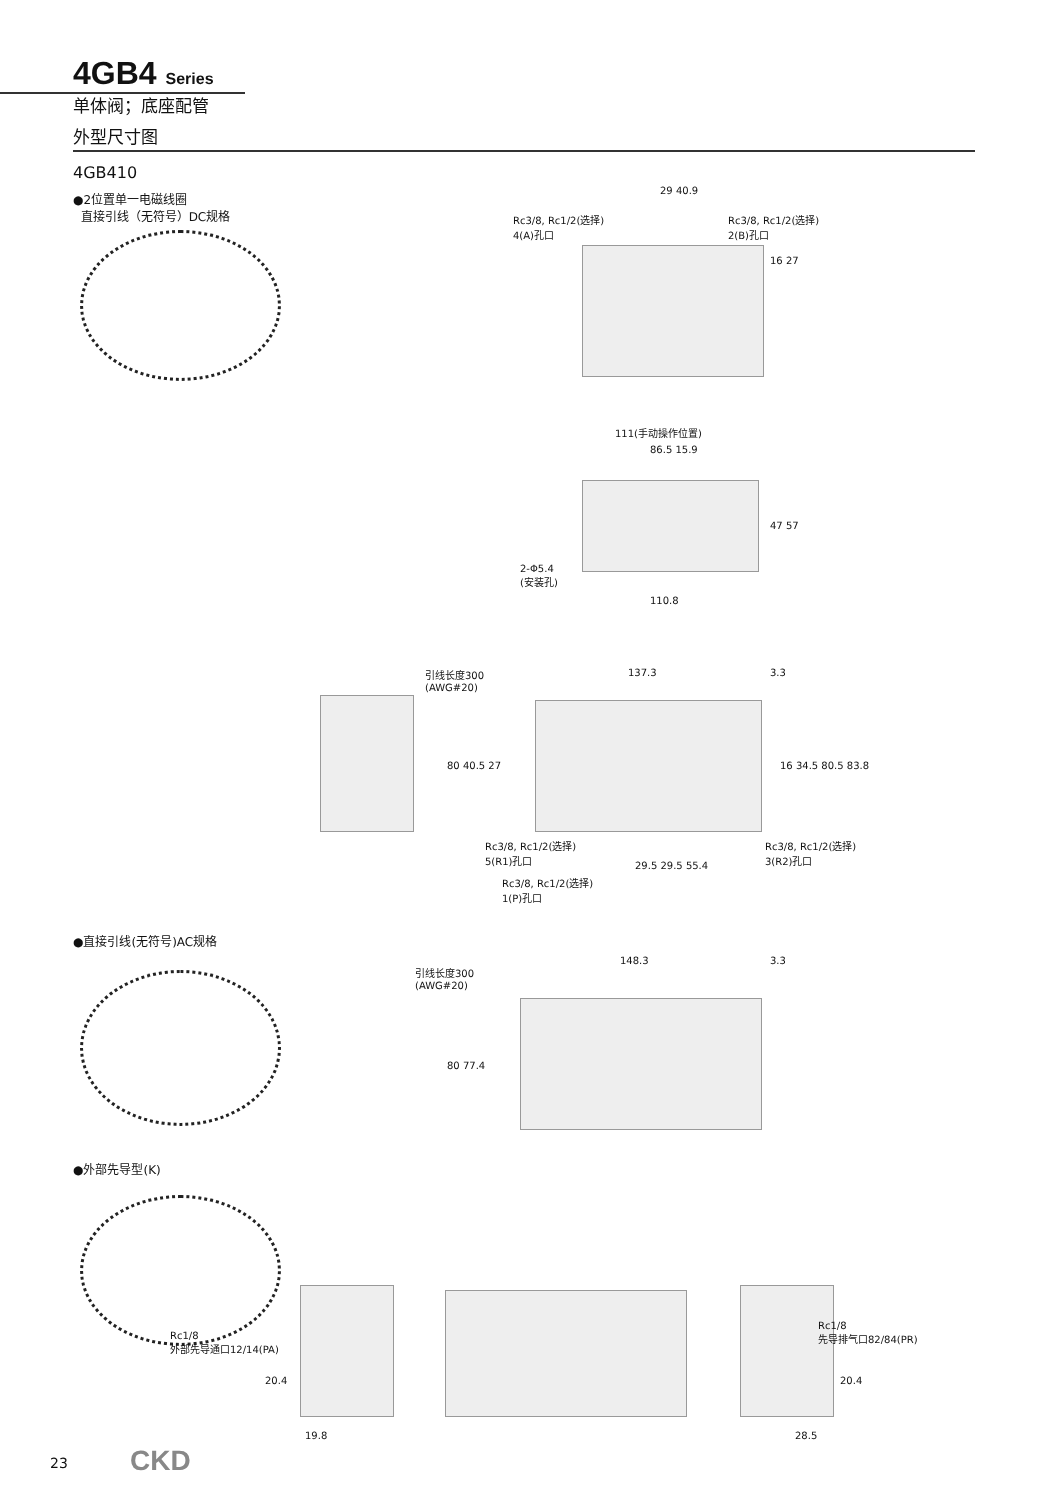4GB4 Series
单体阀；底座配管
外型尺寸图
4GB410
●2位置单一电磁线圈
直接引线（无符号）DC规格
Rc3/8, Rc1/2(选择)
4(A)孔口
29 40.9
Rc3/8, Rc1/2(选择)
2(B)孔口
16 27
111(手动操作位置)
86.5 15.9
47 57
2-Φ5.4
(安装孔)
110.8
引线长度300
(AWG#20)
137.3 3.3
80 40.5 27 16 34.5 80.5 83.8
Rc3/8, Rc1/2(选择)
5(R1)孔口
Rc3/8, Rc1/2(选择)
3(R2)孔口
29.5 29.5 55.4
Rc3/8, Rc1/2(选择)
1(P)孔口
●直接引线(无符号)AC规格
引线长度300
(AWG#20)
148.3 3.3
80 77.4
●外部先导型(K)
Rc1/8
外部先导通口12/14(PA)
20.4
19.8
Rc1/8
先导排气口82/84(PR)
20.4
28.5
23 CKD